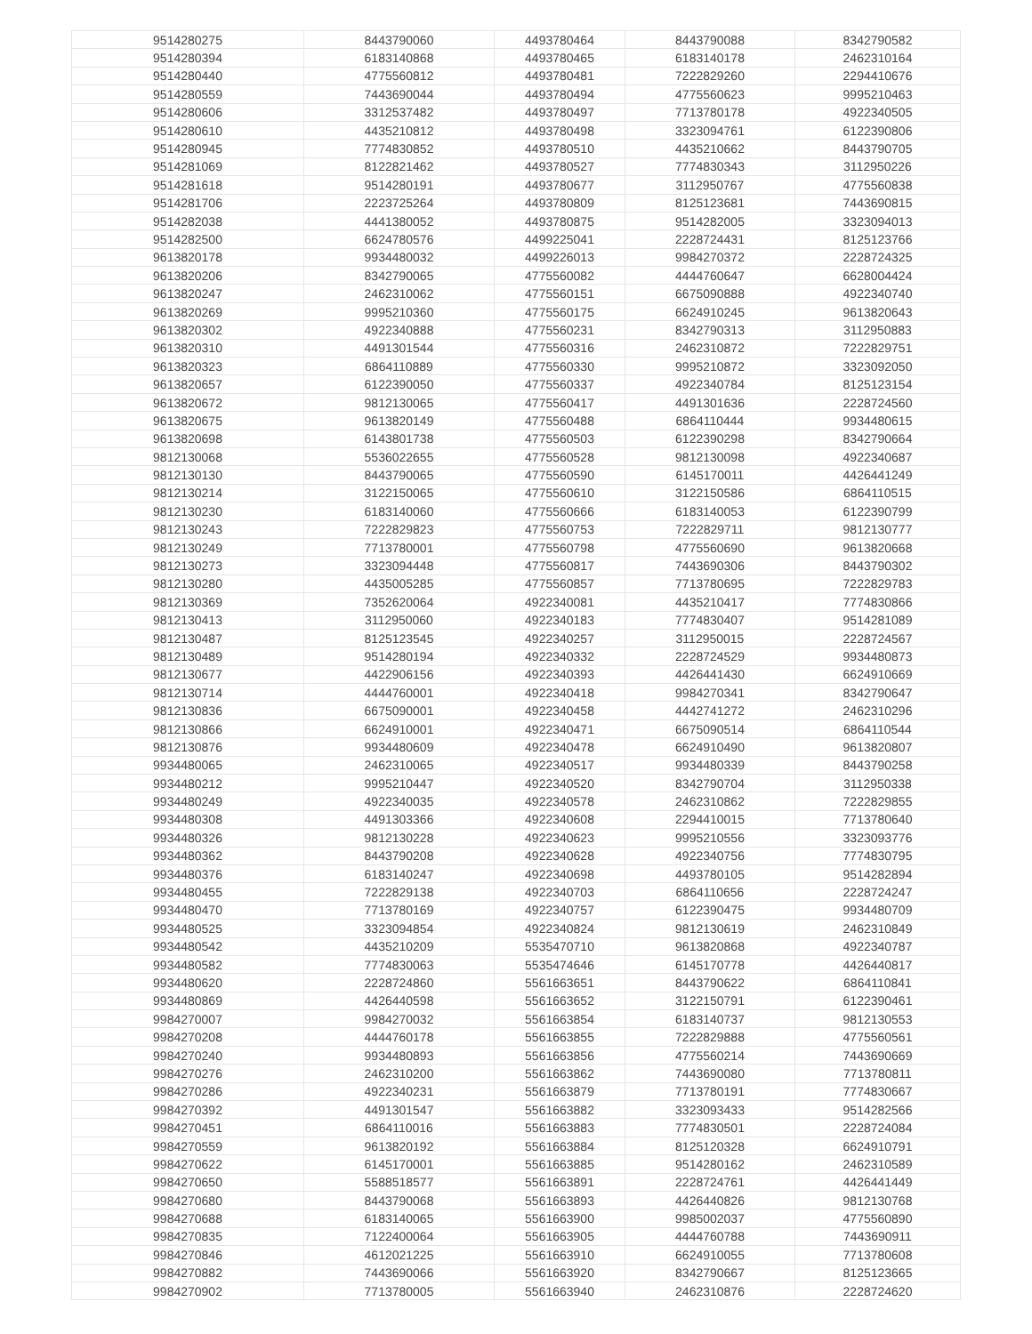| 9514280275 | 8443790060 | 4493780464 | 8443790088 | 8342790582 |
| 9514280394 | 6183140868 | 4493780465 | 6183140178 | 2462310164 |
| 9514280440 | 4775560812 | 4493780481 | 7222829260 | 2294410676 |
| 9514280559 | 7443690044 | 4493780494 | 4775560623 | 9995210463 |
| 9514280606 | 3312537482 | 4493780497 | 7713780178 | 4922340505 |
| 9514280610 | 4435210812 | 4493780498 | 3323094761 | 6122390806 |
| 9514280945 | 7774830852 | 4493780510 | 4435210662 | 8443790705 |
| 9514281069 | 8122821462 | 4493780527 | 7774830343 | 3112950226 |
| 9514281618 | 9514280191 | 4493780677 | 3112950767 | 4775560838 |
| 9514281706 | 2223725264 | 4493780809 | 8125123681 | 7443690815 |
| 9514282038 | 4441380052 | 4493780875 | 9514282005 | 3323094013 |
| 9514282500 | 6624780576 | 4499225041 | 2228724431 | 8125123766 |
| 9613820178 | 9934480032 | 4499226013 | 9984270372 | 2228724325 |
| 9613820206 | 8342790065 | 4775560082 | 4444760647 | 6628004424 |
| 9613820247 | 2462310062 | 4775560151 | 6675090888 | 4922340740 |
| 9613820269 | 9995210360 | 4775560175 | 6624910245 | 9613820643 |
| 9613820302 | 4922340888 | 4775560231 | 8342790313 | 3112950883 |
| 9613820310 | 4491301544 | 4775560316 | 2462310872 | 7222829751 |
| 9613820323 | 6864110889 | 4775560330 | 9995210872 | 3323092050 |
| 9613820657 | 6122390050 | 4775560337 | 4922340784 | 8125123154 |
| 9613820672 | 9812130065 | 4775560417 | 4491301636 | 2228724560 |
| 9613820675 | 9613820149 | 4775560488 | 6864110444 | 9934480615 |
| 9613820698 | 6143801738 | 4775560503 | 6122390298 | 8342790664 |
| 9812130068 | 5536022655 | 4775560528 | 9812130098 | 4922340687 |
| 9812130130 | 8443790065 | 4775560590 | 6145170011 | 4426441249 |
| 9812130214 | 3122150065 | 4775560610 | 3122150586 | 6864110515 |
| 9812130230 | 6183140060 | 4775560666 | 6183140053 | 6122390799 |
| 9812130243 | 7222829823 | 4775560753 | 7222829711 | 9812130777 |
| 9812130249 | 7713780001 | 4775560798 | 4775560690 | 9613820668 |
| 9812130273 | 3323094448 | 4775560817 | 7443690306 | 8443790302 |
| 9812130280 | 4435005285 | 4775560857 | 7713780695 | 7222829783 |
| 9812130369 | 7352620064 | 4922340081 | 4435210417 | 7774830866 |
| 9812130413 | 3112950060 | 4922340183 | 7774830407 | 9514281089 |
| 9812130487 | 8125123545 | 4922340257 | 3112950015 | 2228724567 |
| 9812130489 | 9514280194 | 4922340332 | 2228724529 | 9934480873 |
| 9812130677 | 4422906156 | 4922340393 | 4426441430 | 6624910669 |
| 9812130714 | 4444760001 | 4922340418 | 9984270341 | 8342790647 |
| 9812130836 | 6675090001 | 4922340458 | 4442741272 | 2462310296 |
| 9812130866 | 6624910001 | 4922340471 | 6675090514 | 6864110544 |
| 9812130876 | 9934480609 | 4922340478 | 6624910490 | 9613820807 |
| 9934480065 | 2462310065 | 4922340517 | 9934480339 | 8443790258 |
| 9934480212 | 9995210447 | 4922340520 | 8342790704 | 3112950338 |
| 9934480249 | 4922340035 | 4922340578 | 2462310862 | 7222829855 |
| 9934480308 | 4491303366 | 4922340608 | 2294410015 | 7713780640 |
| 9934480326 | 9812130228 | 4922340623 | 9995210556 | 3323093776 |
| 9934480362 | 8443790208 | 4922340628 | 4922340756 | 7774830795 |
| 9934480376 | 6183140247 | 4922340698 | 4493780105 | 9514282894 |
| 9934480455 | 7222829138 | 4922340703 | 6864110656 | 2228724247 |
| 9934480470 | 7713780169 | 4922340757 | 6122390475 | 9934480709 |
| 9934480525 | 3323094854 | 4922340824 | 9812130619 | 2462310849 |
| 9934480542 | 4435210209 | 5535470710 | 9613820868 | 4922340787 |
| 9934480582 | 7774830063 | 5535474646 | 6145170778 | 4426440817 |
| 9934480620 | 2228724860 | 5561663651 | 8443790622 | 6864110841 |
| 9934480869 | 4426440598 | 5561663652 | 3122150791 | 6122390461 |
| 9984270007 | 9984270032 | 5561663854 | 6183140737 | 9812130553 |
| 9984270208 | 4444760178 | 5561663855 | 7222829888 | 4775560561 |
| 9984270240 | 9934480893 | 5561663856 | 4775560214 | 7443690669 |
| 9984270276 | 2462310200 | 5561663862 | 7443690080 | 7713780811 |
| 9984270286 | 4922340231 | 5561663879 | 7713780191 | 7774830667 |
| 9984270392 | 4491301547 | 5561663882 | 3323093433 | 9514282566 |
| 9984270451 | 6864110016 | 5561663883 | 7774830501 | 2228724084 |
| 9984270559 | 9613820192 | 5561663884 | 8125120328 | 6624910791 |
| 9984270622 | 6145170001 | 5561663885 | 9514280162 | 2462310589 |
| 9984270650 | 5588518577 | 5561663891 | 2228724761 | 4426441449 |
| 9984270680 | 8443790068 | 5561663893 | 4426440826 | 9812130768 |
| 9984270688 | 6183140065 | 5561663900 | 9985002037 | 4775560890 |
| 9984270835 | 7122400064 | 5561663905 | 4444760788 | 7443690911 |
| 9984270846 | 4612021225 | 5561663910 | 6624910055 | 7713780608 |
| 9984270882 | 7443690066 | 5561663920 | 8342790667 | 8125123665 |
| 9984270902 | 7713780005 | 5561663940 | 2462310876 | 2228724620 |